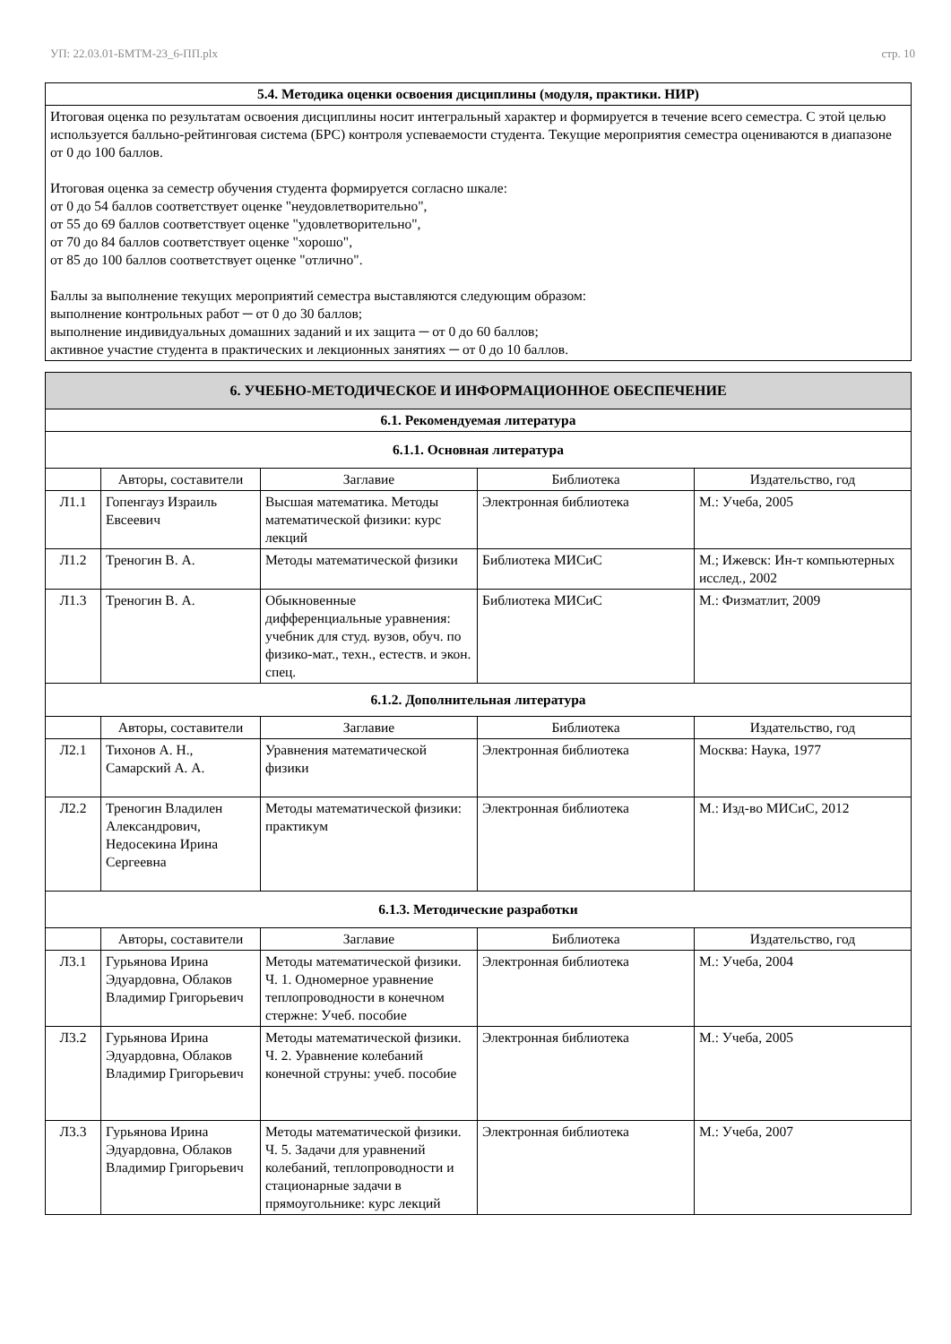УП: 22.03.01-БМТМ-23_6-ПП.plx стр. 10
| 5.4. Методика оценки освоения дисциплины (модуля, практики. НИР) |
| Итоговая оценка по результатам освоения дисциплины носит интегральный характер и формируется в течение всего семестра. С этой целью используется балльно-рейтинговая система (БРС) контроля успеваемости студента. Текущие мероприятия семестра оцениваются в диапазоне от 0 до 100 баллов. Итоговая оценка за семестр обучения студента формируется согласно шкале: от 0 до 54 баллов соответствует оценке "неудовлетворительно", от 55 до 69 баллов соответствует оценке "удовлетворительно", от 70 до 84 баллов соответствует оценке "хорошо", от 85 до 100 баллов соответствует оценке "отлично". Баллы за выполнение текущих мероприятий семестра выставляются следующим образом: выполнение контрольных работ ─ от 0 до 30 баллов; выполнение индивидуальных домашних заданий и их защита ─ от 0 до 60 баллов; активное участие студента в практических и лекционных занятиях ─ от 0 до 10 баллов. |
| 6. УЧЕБНО-МЕТОДИЧЕСКОЕ И ИНФОРМАЦИОННОЕ ОБЕСПЕЧЕНИЕ | | | | |
| 6.1. Рекомендуемая литература | | | | |
| 6.1.1. Основная литература | | | | |
| | Авторы, составители | Заглавие | Библиотека | Издательство, год |
| Л1.1 | Гопенгауз Израиль Евсеевич | Высшая математика. Методы математической физики: курс лекций | Электронная библиотека | М.: Учеба, 2005 |
| Л1.2 | Треногин В. А. | Методы математической физики | Библиотека МИСиС | М.; Ижевск: Ин-т компьютерных исслед., 2002 |
| Л1.3 | Треногин В. А. | Обыкновенные дифференциальные уравнения: учебник для студ. вузов, обуч. по физико-мат., техн., естеств. и экон. спец. | Библиотека МИСиС | М.: Физматлит, 2009 |
| 6.1.2. Дополнительная литература | | | | |
| | Авторы, составители | Заглавие | Библиотека | Издательство, год |
| Л2.1 | Тихонов А. Н., Самарский А. А. | Уравнения математической физики | Электронная библиотека | Москва: Наука, 1977 |
| Л2.2 | Треногин Владилен Александрович, Недосекина Ирина Сергеевна | Методы математической физики: практикум | Электронная библиотека | М.: Изд-во МИСиС, 2012 |
| 6.1.3. Методические разработки | | | | |
| | Авторы, составители | Заглавие | Библиотека | Издательство, год |
| Л3.1 | Гурьянова Ирина Эдуардовна, Облаков Владимир Григорьевич | Методы математической физики. Ч. 1. Одномерное уравнение теплопроводности в конечном стержне: Учеб. пособие | Электронная библиотека | М.: Учеба, 2004 |
| Л3.2 | Гурьянова Ирина Эдуардовна, Облаков Владимир Григорьевич | Методы математической физики. Ч. 2. Уравнение колебаний конечной струны: учеб. пособие | Электронная библиотека | М.: Учеба, 2005 |
| Л3.3 | Гурьянова Ирина Эдуардовна, Облаков Владимир Григорьевич | Методы математической физики. Ч. 5. Задачи для уравнений колебаний, теплопроводности и стационарные задачи в прямоугольнике: курс лекций | Электронная библиотека | М.: Учеба, 2007 |